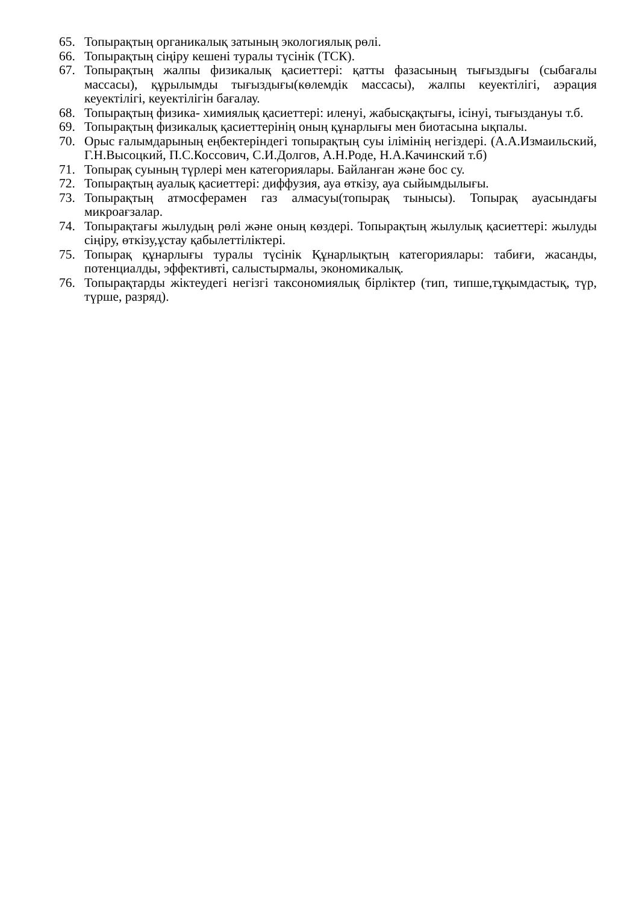65. Топырақтың органикалық затының экологиялық рөлі.
66. Топырақтың сіңіру кешені туралы түсінік (ТСК).
67. Топырақтың жалпы физикалық қасиеттері: қатты фазасының тығыздығы (сыбағалы массасы), құрылымды тығыздығы(көлемдік массасы), жалпы кеуектілігі, аэрация кеуектілігі, кеуектілігін бағалау.
68. Топырақтың физика- химиялық қасиеттері: иленуі, жабысқақтығы, ісінуі, тығыздануы т.б.
69. Топырақтың физикалық қасиеттерінің оның құнарлығы мен биотасына ықпалы.
70. Орыс ғалымдарының еңбектеріндегі топырақтың суы ілімінің негіздері. (А.А.Измаильский, Г.Н.Высоцкий, П.С.Коссович, С.И.Долгов, А.Н.Роде, Н.А.Качинский т.б)
71. Топырақ суының түрлері мен категориялары. Байланған және бос су.
72. Топырақтың ауалық қасиеттері: диффузия, ауа өткізу, ауа сыйымдылығы.
73. Топырақтың атмосферамен газ алмасуы(топырақ тынысы). Топырақ ауасындағы микроағзалар.
74. Топырақтағы жылудың рөлі және оның көздері. Топырақтың жылулық қасиеттері: жылуды сіңіру, өткізу,ұстау қабылеттіліктері.
75. Топырақ құнарлығы туралы түсінік Құнарлықтың категориялары: табиғи, жасанды, потенциалды, эффективті, салыстырмалы, экономикалық.
76. Топырақтарды жіктеудегі негізгі таксономиялық бірліктер (тип, типше,тұқымдастық, түр, түрше, разряд).